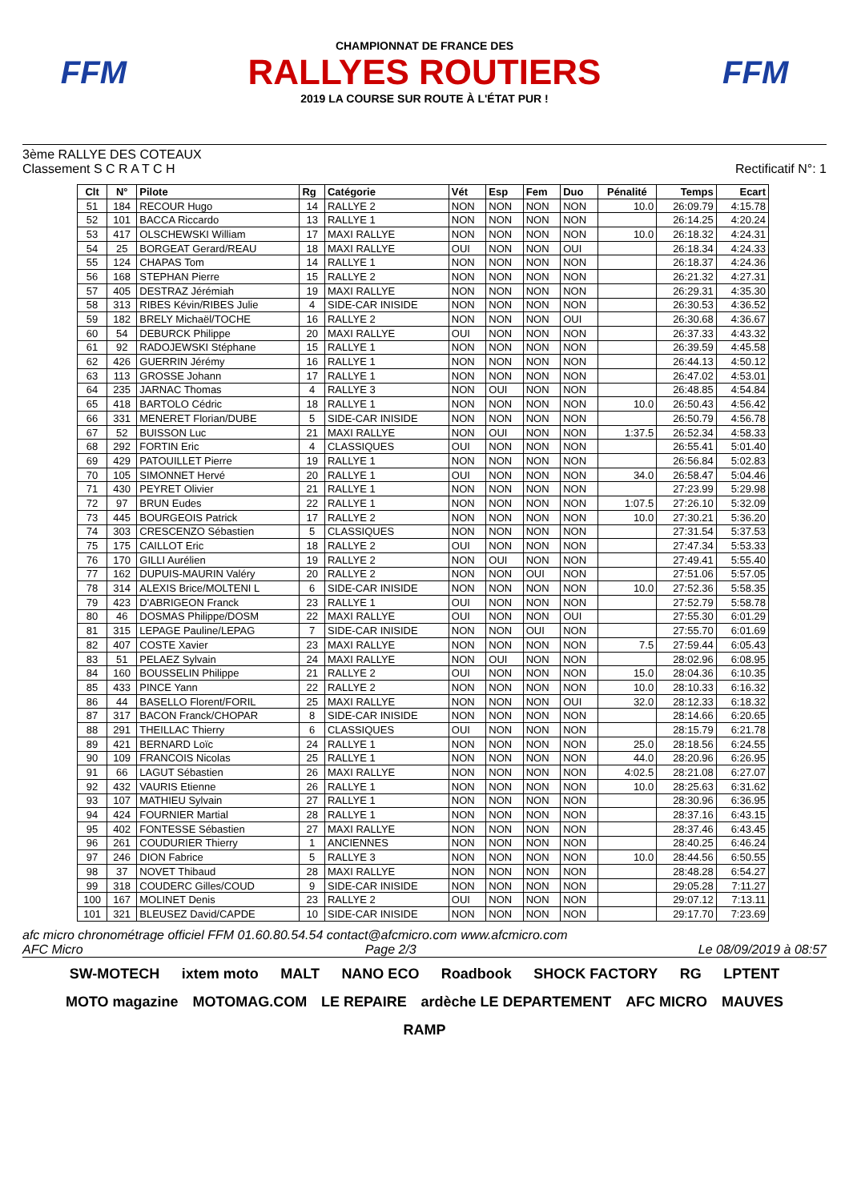FFM
CHAMPIONNAT DE FRANCE DES
RALLYES ROUTIERS
2019 LA COURSE SUR ROUTE À L'ÉTAT PUR !
FFM
3ème RALLYE DES COTEAUX
Classement S C R A T C H Rectificatif N°: 1
| Clt | N° | Pilote | Rg | Catégorie | Vét | Esp | Fem | Duo | Pénalité | Temps | Ecart |
| --- | --- | --- | --- | --- | --- | --- | --- | --- | --- | --- | --- |
| 51 | 184 | RECOUR Hugo | 14 | RALLYE 2 | NON | NON | NON | NON | 10.0 | 26:09.79 | 4:15.78 |
| 52 | 101 | BACCA Riccardo | 13 | RALLYE 1 | NON | NON | NON | NON | | 26:14.25 | 4:20.24 |
| 53 | 417 | OLSCHEWSKI William | 17 | MAXI RALLYE | NON | NON | NON | NON | 10.0 | 26:18.32 | 4:24.31 |
| 54 | 25 | BORGEAT Gerard/REAU | 18 | MAXI RALLYE | OUI | NON | NON | OUI | | 26:18.34 | 4:24.33 |
| 55 | 124 | CHAPAS Tom | 14 | RALLYE 1 | NON | NON | NON | NON | | 26:18.37 | 4:24.36 |
| 56 | 168 | STEPHAN Pierre | 15 | RALLYE 2 | NON | NON | NON | NON | | 26:21.32 | 4:27.31 |
| 57 | 405 | DESTRAZ Jérémiah | 19 | MAXI RALLYE | NON | NON | NON | NON | | 26:29.31 | 4:35.30 |
| 58 | 313 | RIBES Kévin/RIBES Julie | 4 | SIDE-CAR INISIDE | NON | NON | NON | NON | | 26:30.53 | 4:36.52 |
| 59 | 182 | BRELY Michaël/TOCHE | 16 | RALLYE 2 | NON | NON | NON | OUI | | 26:30.68 | 4:36.67 |
| 60 | 54 | DEBURCK Philippe | 20 | MAXI RALLYE | OUI | NON | NON | NON | | 26:37.33 | 4:43.32 |
| 61 | 92 | RADOJEWSKI Stéphane | 15 | RALLYE 1 | NON | NON | NON | NON | | 26:39.59 | 4:45.58 |
| 62 | 426 | GUERRIN Jérémy | 16 | RALLYE 1 | NON | NON | NON | NON | | 26:44.13 | 4:50.12 |
| 63 | 113 | GROSSE Johann | 17 | RALLYE 1 | NON | NON | NON | NON | | 26:47.02 | 4:53.01 |
| 64 | 235 | JARNAC Thomas | 4 | RALLYE 3 | NON | OUI | NON | NON | | 26:48.85 | 4:54.84 |
| 65 | 418 | BARTOLO Cédric | 18 | RALLYE 1 | NON | NON | NON | NON | 10.0 | 26:50.43 | 4:56.42 |
| 66 | 331 | MENERET Florian/DUBE | 5 | SIDE-CAR INISIDE | NON | NON | NON | NON | | 26:50.79 | 4:56.78 |
| 67 | 52 | BUISSON Luc | 21 | MAXI RALLYE | NON | OUI | NON | NON | 1:37.5 | 26:52.34 | 4:58.33 |
| 68 | 292 | FORTIN Eric | 4 | CLASSIQUES | OUI | NON | NON | NON | | 26:55.41 | 5:01.40 |
| 69 | 429 | PATOUILLET Pierre | 19 | RALLYE 1 | NON | NON | NON | NON | | 26:56.84 | 5:02.83 |
| 70 | 105 | SIMONNET Hervé | 20 | RALLYE 1 | OUI | NON | NON | NON | 34.0 | 26:58.47 | 5:04.46 |
| 71 | 430 | PEYRET Olivier | 21 | RALLYE 1 | NON | NON | NON | NON | | 27:23.99 | 5:29.98 |
| 72 | 97 | BRUN Eudes | 22 | RALLYE 1 | NON | NON | NON | NON | 1:07.5 | 27:26.10 | 5:32.09 |
| 73 | 445 | BOURGEOIS Patrick | 17 | RALLYE 2 | NON | NON | NON | NON | 10.0 | 27:30.21 | 5:36.20 |
| 74 | 303 | CRESCENZO Sébastien | 5 | CLASSIQUES | NON | NON | NON | NON | | 27:31.54 | 5:37.53 |
| 75 | 175 | CAILLOT Eric | 18 | RALLYE 2 | OUI | NON | NON | NON | | 27:47.34 | 5:53.33 |
| 76 | 170 | GILLI Aurélien | 19 | RALLYE 2 | NON | OUI | NON | NON | | 27:49.41 | 5:55.40 |
| 77 | 162 | DUPUIS-MAURIN Valéry | 20 | RALLYE 2 | NON | NON | OUI | NON | | 27:51.06 | 5:57.05 |
| 78 | 314 | ALEXIS Brice/MOLTENI L | 6 | SIDE-CAR INISIDE | NON | NON | NON | NON | 10.0 | 27:52.36 | 5:58.35 |
| 79 | 423 | D'ABRIGEON Franck | 23 | RALLYE 1 | OUI | NON | NON | NON | | 27:52.79 | 5:58.78 |
| 80 | 46 | DOSMAS Philippe/DOSM | 22 | MAXI RALLYE | OUI | NON | NON | OUI | | 27:55.30 | 6:01.29 |
| 81 | 315 | LEPAGE Pauline/LEPAG | 7 | SIDE-CAR INISIDE | NON | NON | OUI | NON | | 27:55.70 | 6:01.69 |
| 82 | 407 | COSTE Xavier | 23 | MAXI RALLYE | NON | NON | NON | NON | 7.5 | 27:59.44 | 6:05.43 |
| 83 | 51 | PELAEZ Sylvain | 24 | MAXI RALLYE | NON | OUI | NON | NON | | 28:02.96 | 6:08.95 |
| 84 | 160 | BOUSSELIN Philippe | 21 | RALLYE 2 | OUI | NON | NON | NON | 15.0 | 28:04.36 | 6:10.35 |
| 85 | 433 | PINCE Yann | 22 | RALLYE 2 | NON | NON | NON | NON | 10.0 | 28:10.33 | 6:16.32 |
| 86 | 44 | BASELLO Florent/FORIL | 25 | MAXI RALLYE | NON | NON | NON | OUI | 32.0 | 28:12.33 | 6:18.32 |
| 87 | 317 | BACON Franck/CHOPAR | 8 | SIDE-CAR INISIDE | NON | NON | NON | NON | | 28:14.66 | 6:20.65 |
| 88 | 291 | THEILLAC Thierry | 6 | CLASSIQUES | OUI | NON | NON | NON | | 28:15.79 | 6:21.78 |
| 89 | 421 | BERNARD Loïc | 24 | RALLYE 1 | NON | NON | NON | NON | 25.0 | 28:18.56 | 6:24.55 |
| 90 | 109 | FRANCOIS Nicolas | 25 | RALLYE 1 | NON | NON | NON | NON | 44.0 | 28:20.96 | 6:26.95 |
| 91 | 66 | LAGUT Sébastien | 26 | MAXI RALLYE | NON | NON | NON | NON | 4:02.5 | 28:21.08 | 6:27.07 |
| 92 | 432 | VAURIS Etienne | 26 | RALLYE 1 | NON | NON | NON | NON | 10.0 | 28:25.63 | 6:31.62 |
| 93 | 107 | MATHIEU Sylvain | 27 | RALLYE 1 | NON | NON | NON | NON | | 28:30.96 | 6:36.95 |
| 94 | 424 | FOURNIER Martial | 28 | RALLYE 1 | NON | NON | NON | NON | | 28:37.16 | 6:43.15 |
| 95 | 402 | FONTESSE Sébastien | 27 | MAXI RALLYE | NON | NON | NON | NON | | 28:37.46 | 6:43.45 |
| 96 | 261 | COUDURIER Thierry | 1 | ANCIENNES | NON | NON | NON | NON | | 28:40.25 | 6:46.24 |
| 97 | 246 | DION Fabrice | 5 | RALLYE 3 | NON | NON | NON | NON | 10.0 | 28:44.56 | 6:50.55 |
| 98 | 37 | NOVET Thibaud | 28 | MAXI RALLYE | NON | NON | NON | NON | | 28:48.28 | 6:54.27 |
| 99 | 318 | COUDERC Gilles/COUD | 9 | SIDE-CAR INISIDE | NON | NON | NON | NON | | 29:05.28 | 7:11.27 |
| 100 | 167 | MOLINET Denis | 23 | RALLYE 2 | OUI | NON | NON | NON | | 29:07.12 | 7:13.11 |
| 101 | 321 | BLEUSEZ David/CAPDE | 10 | SIDE-CAR INISIDE | NON | NON | NON | NON | | 29:17.70 | 7:23.69 |
afc micro chronométrage officiel FFM 01.60.80.54.54 contact@afcmicro.com www.afcmicro.com
AFC Micro Page 2/3 Le 08/09/2019 à 08:57
SW-MOTECH ixtem moto MALT NANO ECO Roadbook SHOCK FACTORY RG LPTENT MOTO magazine MOTOMAG.COM LE REPAIRE ardèche LE DEPARTEMENT AFC MICRO MAUVES RAMP